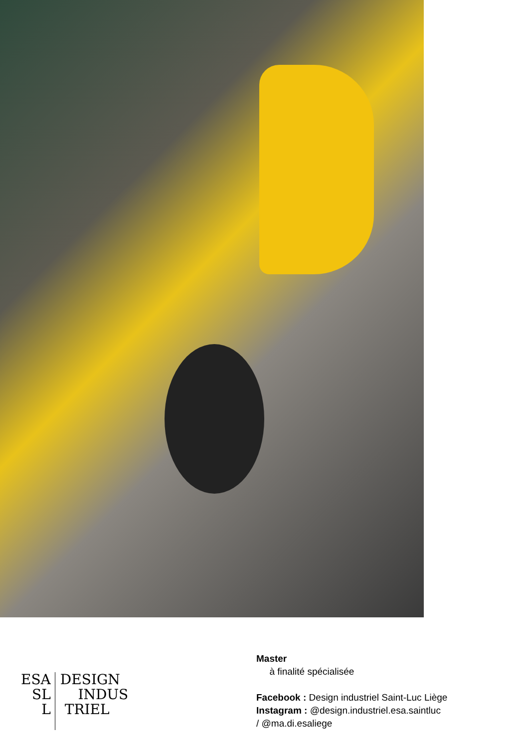ESA
SL
L
DESIGN
INDUS
TRIEL
Master
à finalité spécialisée
Facebook : Design industriel Saint-Luc Liège
Instagram : @design.industriel.esa.saintluc
/ @ma.di.esaliege